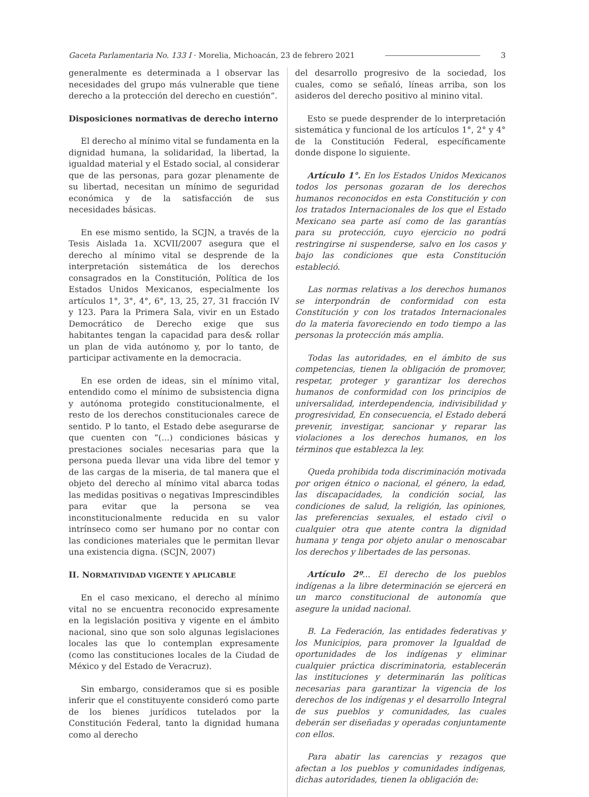Gaceta Parlamentaria No. 133 I · Morelia, Michoacán, 23 de febrero 2021 3
generalmente es determinada a l observar las necesidades del grupo más vulnerable que tiene derecho a la protección del derecho en cuestión”.
Disposiciones normativas de derecho interno
El derecho al mínimo vital se fundamenta en la dignidad humana, la solidaridad, la libertad, la igualdad material y el Estado social, al considerar que de las personas, para gozar plenamente de su libertad, necesitan un mínimo de seguridad económica y de la satisfacción de sus necesidades básicas.
En ese mismo sentido, la SCJN, a través de la Tesis Aislada 1a. XCVII/2007 asegura que el derecho al mínimo vital se desprende de la interpretación sistemática de los derechos consagrados en la Constitución, Política de los Estados Unidos Mexicanos, especialmente los artículos 1°, 3°, 4°, 6°, 13, 25, 27, 31 fracción IV y 123. Para la Primera Sala, vivir en un Estado Democrático de Derecho exige que sus habitantes tengan la capacidad para des& rollar un plan de vida autónomo y, por lo tanto, de participar activamente en la democracia.
En ese orden de ideas, sin el mínimo vital, entendido como el mínimo de subsistencia digna y autónoma protegido constitucionalmente, el resto de los derechos constitucionales carece de sentido. P lo tanto, el Estado debe asegurarse de que cuenten con “(...) condiciones básicas y prestaciones sociales necesarias para que la persona pueda llevar una vida libre del temor y de las cargas de la miseria, de tal manera que el objeto del derecho al mínimo vital abarca todas las medidas positivas o negativas Imprescindibles para evitar que la persona se vea inconstitucionalmente reducida en su valor intrínseco como ser humano por no contar con las condiciones materiales que le permitan llevar una existencia digna. (SCJN, 2007)
II. NORMATIVIDAD VIGENTE Y APLICABLE
En el caso mexicano, el derecho al mínimo vital no se encuentra reconocido expresamente en la legislación positiva y vigente en el ámbito nacional, sino que son solo algunas legislaciones locales las que lo contemplan expresamente (como las constituciones locales de la Ciudad de México y del Estado de Veracruz).
Sin embargo, consideramos que si es posible inferir que el constituyente consideró como parte de los bienes jurídicos tutelados por la Constitución Federal, tanto la dignidad humana como al derecho
del desarrollo progresivo de la sociedad, los cuales, como se señaló, líneas arriba, son los asideros del derecho positivo al minino vital.
Esto se puede desprender de lo interpretación sistemática y funcional de los artículos 1°, 2° y 4° de la Constitución Federal, específicamente donde dispone lo siguiente.
Artículo 1°. En los Estados Unidos Mexicanos todos los personas gozaran de los derechos humanos reconocidos en esta Constitución y con los tratados Internacionales de los que el Estado Mexicano sea parte así como de las garantías para su protección, cuyo ejercicio no podrá restringirse ni suspenderse, salvo en los casos y bajo las condiciones que esta Constitución estableció.
Las normas relativas a los derechos humanos se interpondrán de conformidad con esta Constitución y con los tratados Internacionales do la materia favoreciendo en todo tiempo a las personas la protección más amplia.
Todas las autoridades, en el ámbito de sus competencias, tienen la obligación de promover, respetar, proteger y garantizar los derechos humanos de conformidad con los principios de universalidad, interdependencia, indivisibilidad y progresividad, En consecuencia, el Estado deberá prevenir, investigar, sancionar y reparar las violaciones a los derechos humanos, en los términos que establezca la ley.
Queda prohibida toda discriminación motivada por origen étnico o nacional, el género, la edad, las discapacidades, la condición social, las condiciones de salud, la religión, las opiniones, las preferencias sexuales, el estado civil o cualquier otra que atente contra la dignidad humana y tenga por objeto anular o menoscabar los derechos y libertades de las personas.
Artículo 2º... El derecho de los pueblos indígenas a la libre determinación se ejercerá en un marco constitucional de autonomía que asegure la unidad nacional.
B. La Federación, las entidades federativas y los Municipios, para promover la Igualdad de oportunidades de los indígenas y eliminar cualquier práctica discriminatoria, establecerán las instituciones y determinarán las políticas necesarias para garantizar la vigencia de los derechos de los indígenas y el desarrollo Integral de sus pueblos y comunidades, las cuales deberán ser diseñadas y operadas conjuntamente con ellos.
Para abatir las carencias y rezagos que afectan a los pueblos y comunidades indígenas, dichas autoridades, tienen la obligación de: